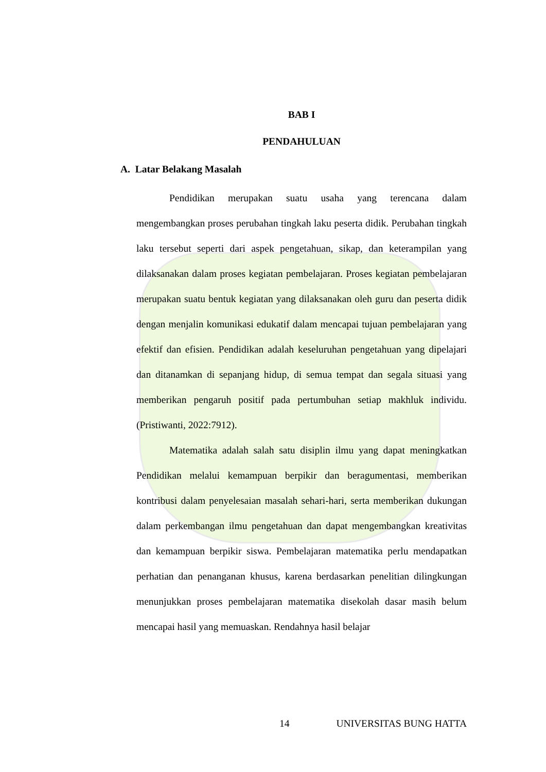BAB I
PENDAHULUAN
A. Latar Belakang Masalah
Pendidikan merupakan suatu usaha yang terencana dalam mengembangkan proses perubahan tingkah laku peserta didik. Perubahan tingkah laku tersebut seperti dari aspek pengetahuan, sikap, dan keterampilan yang dilaksanakan dalam proses kegiatan pembelajaran. Proses kegiatan pembelajaran merupakan suatu bentuk kegiatan yang dilaksanakan oleh guru dan peserta didik dengan menjalin komunikasi edukatif dalam mencapai tujuan pembelajaran yang efektif dan efisien. Pendidikan adalah keseluruhan pengetahuan yang dipelajari dan ditanamkan di sepanjang hidup, di semua tempat dan segala situasi yang memberikan pengaruh positif pada pertumbuhan setiap makhluk individu. (Pristiwanti, 2022:7912).
Matematika adalah salah satu disiplin ilmu yang dapat meningkatkan Pendidikan melalui kemampuan berpikir dan beragumentasi, memberikan kontribusi dalam penyelesaian masalah sehari-hari, serta memberikan dukungan dalam perkembangan ilmu pengetahuan dan dapat mengembangkan kreativitas dan kemampuan berpikir siswa. Pembelajaran matematika perlu mendapatkan perhatian dan penanganan khusus, karena berdasarkan penelitian dilingkungan menunjukkan proses pembelajaran matematika disekolah dasar masih belum mencapai hasil yang memuaskan. Rendahnya hasil belajar
14 UNIVERSITAS BUNG HATTA